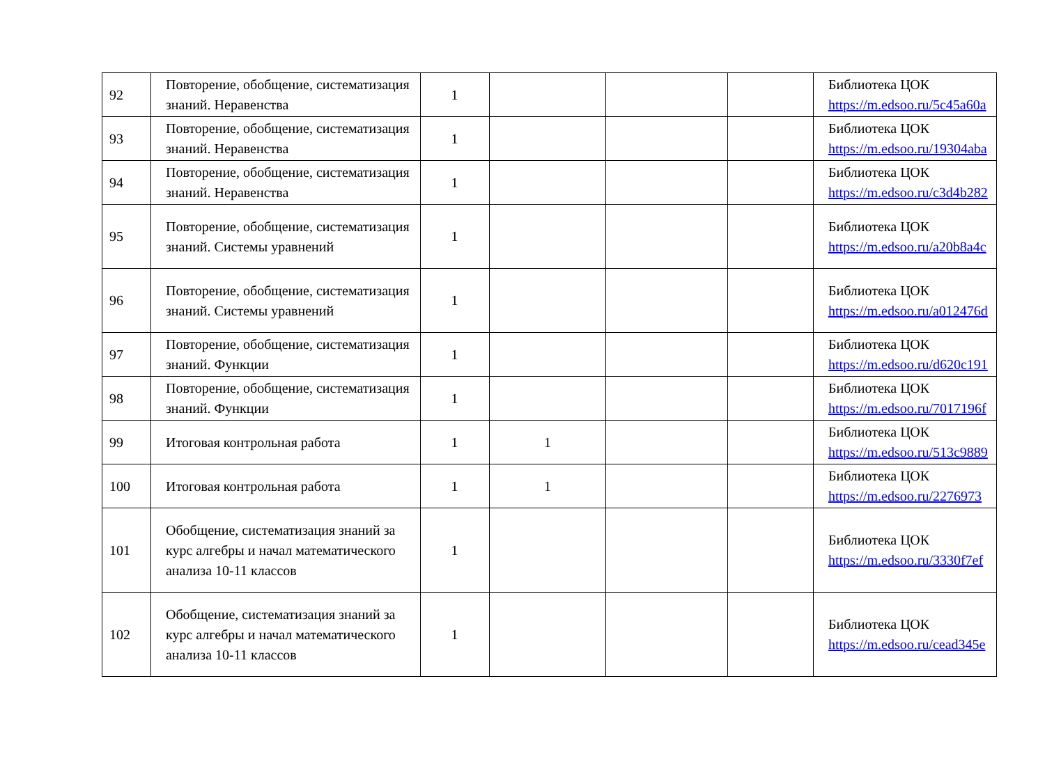| 92 | Повторение, обобщение, систематизация знаний. Неравенства | 1 | | | | Библиотека ЦОК https://m.edsoo.ru/5c45a60a |
| 93 | Повторение, обобщение, систематизация знаний. Неравенства | 1 | | | | Библиотека ЦОК https://m.edsoo.ru/19304aba |
| 94 | Повторение, обобщение, систематизация знаний. Неравенства | 1 | | | | Библиотека ЦОК https://m.edsoo.ru/c3d4b282 |
| 95 | Повторение, обобщение, систематизация знаний. Системы уравнений | 1 | | | | Библиотека ЦОК https://m.edsoo.ru/a20b8a4c |
| 96 | Повторение, обобщение, систематизация знаний. Системы уравнений | 1 | | | | Библиотека ЦОК https://m.edsoo.ru/a012476d |
| 97 | Повторение, обобщение, систематизация знаний. Функции | 1 | | | | Библиотека ЦОК https://m.edsoo.ru/d620c191 |
| 98 | Повторение, обобщение, систематизация знаний. Функции | 1 | | | | Библиотека ЦОК https://m.edsoo.ru/7017196f |
| 99 | Итоговая контрольная работа | 1 | 1 | | | Библиотека ЦОК https://m.edsoo.ru/513c9889 |
| 100 | Итоговая контрольная работа | 1 | 1 | | | Библиотека ЦОК https://m.edsoo.ru/2276973 |
| 101 | Обобщение, систематизация знаний за курс алгебры и начал математического анализа 10-11 классов | 1 | | | | Библиотека ЦОК https://m.edsoo.ru/3330f7ef |
| 102 | Обобщение, систематизация знаний за курс алгебры и начал математического анализа 10-11 классов | 1 | | | | Библиотека ЦОК https://m.edsoo.ru/cead345e |